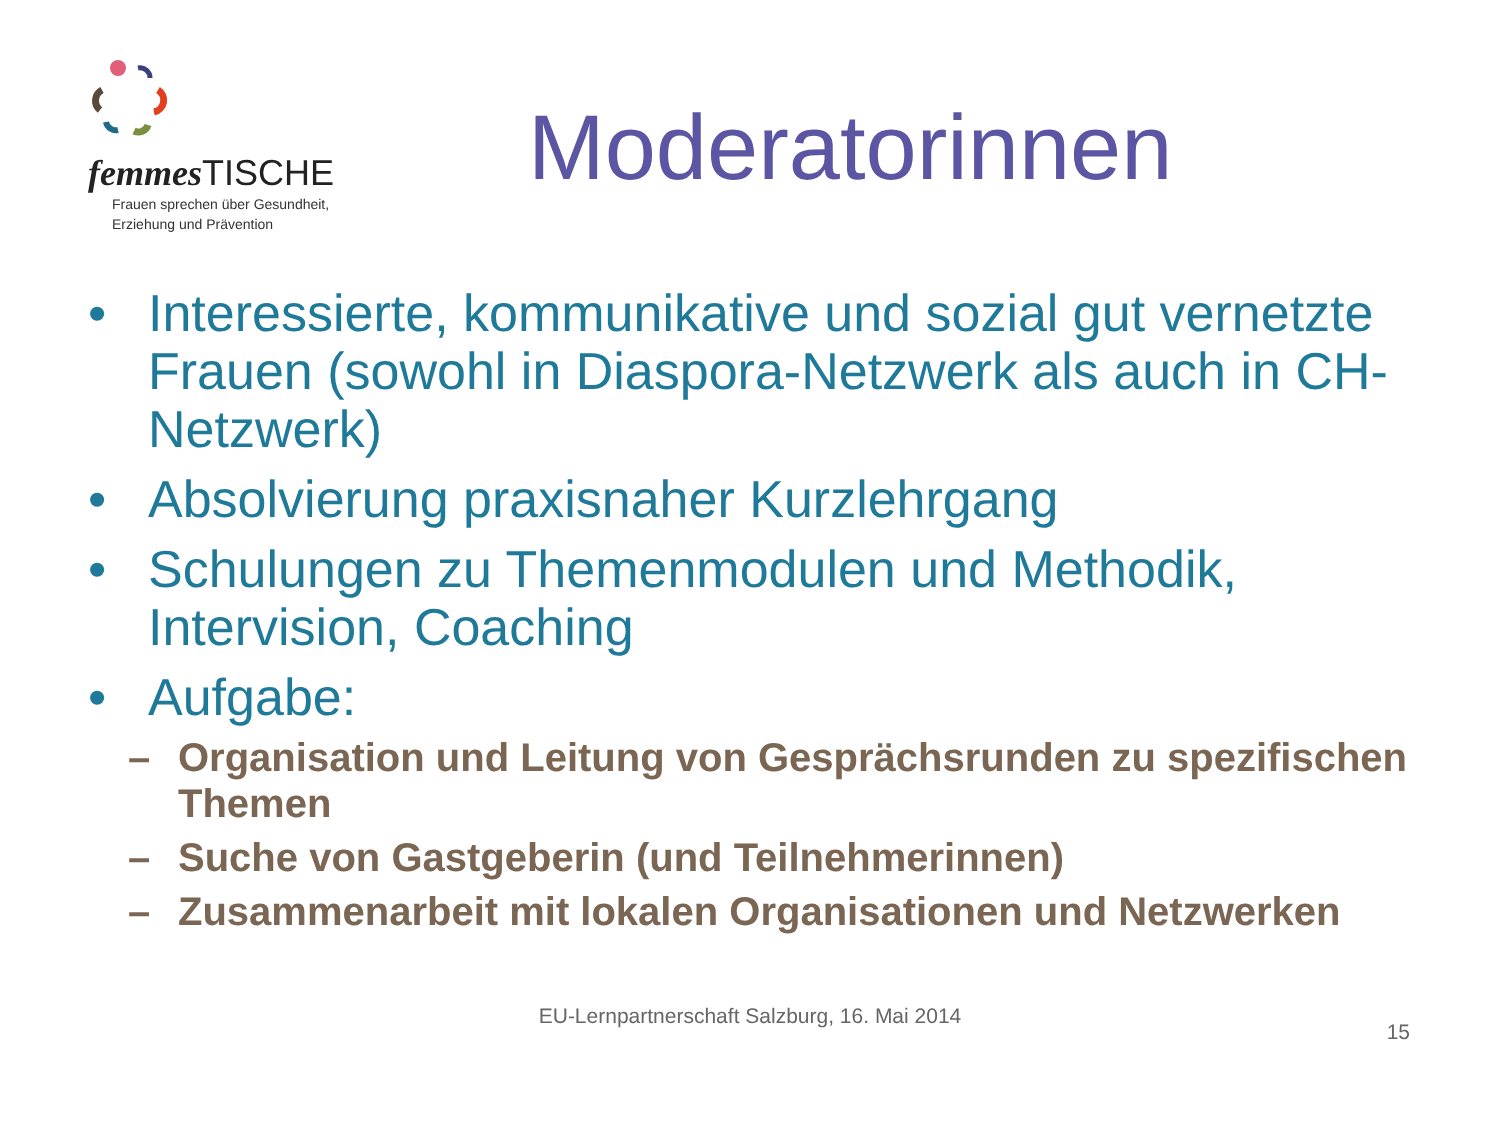femmes TISCHE
Frauen sprechen über Gesundheit,
Erziehung und Prävention
Moderatorinnen
• Interessierte, kommunikative und sozial gut vernetzte Frauen (sowohl in Diaspora-Netzwerk als auch in CH-Netzwerk)
• Absolvierung praxisnaher Kurzlehrgang
• Schulungen zu Themenmodulen und Methodik, Intervision, Coaching
• Aufgabe:
– Organisation und Leitung von Gesprächsrunden zu spezifischen Themen
– Suche von Gastgeberin (und Teilnehmerinnen)
– Zusammenarbeit mit lokalen Organisationen und Netzwerken
EU-Lernpartnerschaft Salzburg, 16. Mai 2014
15